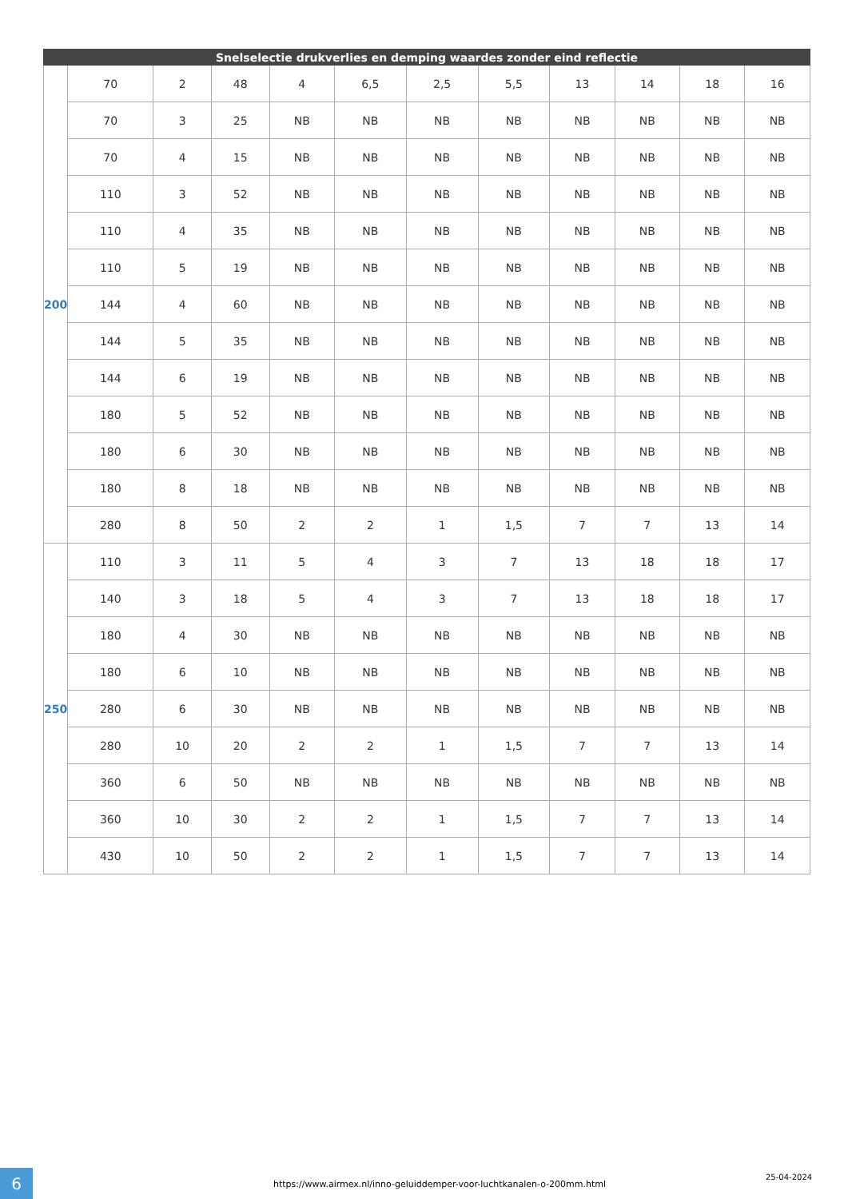| Snelselectie drukverlies en demping waardes zonder eind reflectie | | | | | | | | | | | |
| --- | --- | --- | --- | --- | --- | --- | --- | --- | --- | --- | --- |
| 200 | 70 | 2 | 48 | 4 | 6,5 | 2,5 | 5,5 | 13 | 14 | 18 | 16 |
| | 70 | 3 | 25 | NB | NB | NB | NB | NB | NB | NB | NB |
| | 70 | 4 | 15 | NB | NB | NB | NB | NB | NB | NB | NB |
| | 110 | 3 | 52 | NB | NB | NB | NB | NB | NB | NB | NB |
| | 110 | 4 | 35 | NB | NB | NB | NB | NB | NB | NB | NB |
| | 110 | 5 | 19 | NB | NB | NB | NB | NB | NB | NB | NB |
| | 144 | 4 | 60 | NB | NB | NB | NB | NB | NB | NB | NB |
| | 144 | 5 | 35 | NB | NB | NB | NB | NB | NB | NB | NB |
| | 144 | 6 | 19 | NB | NB | NB | NB | NB | NB | NB | NB |
| | 180 | 5 | 52 | NB | NB | NB | NB | NB | NB | NB | NB |
| | 180 | 6 | 30 | NB | NB | NB | NB | NB | NB | NB | NB |
| | 180 | 8 | 18 | NB | NB | NB | NB | NB | NB | NB | NB |
| | 280 | 8 | 50 | 2 | 2 | 1 | 1,5 | 7 | 7 | 13 | 14 |
| 250 | 110 | 3 | 11 | 5 | 4 | 3 | 7 | 13 | 18 | 18 | 17 |
| | 140 | 3 | 18 | 5 | 4 | 3 | 7 | 13 | 18 | 18 | 17 |
| | 180 | 4 | 30 | NB | NB | NB | NB | NB | NB | NB | NB |
| | 180 | 6 | 10 | NB | NB | NB | NB | NB | NB | NB | NB |
| | 280 | 6 | 30 | NB | NB | NB | NB | NB | NB | NB | NB |
| | 280 | 10 | 20 | 2 | 2 | 1 | 1,5 | 7 | 7 | 13 | 14 |
| | 360 | 6 | 50 | NB | NB | NB | NB | NB | NB | NB | NB |
| | 360 | 10 | 30 | 2 | 2 | 1 | 1,5 | 7 | 7 | 13 | 14 |
| | 430 | 10 | 50 | 2 | 2 | 1 | 1,5 | 7 | 7 | 13 | 14 |
6
https://www.airmex.nl/inno-geluiddemper-voor-luchtkanalen-o-200mm.html
25-04-2024